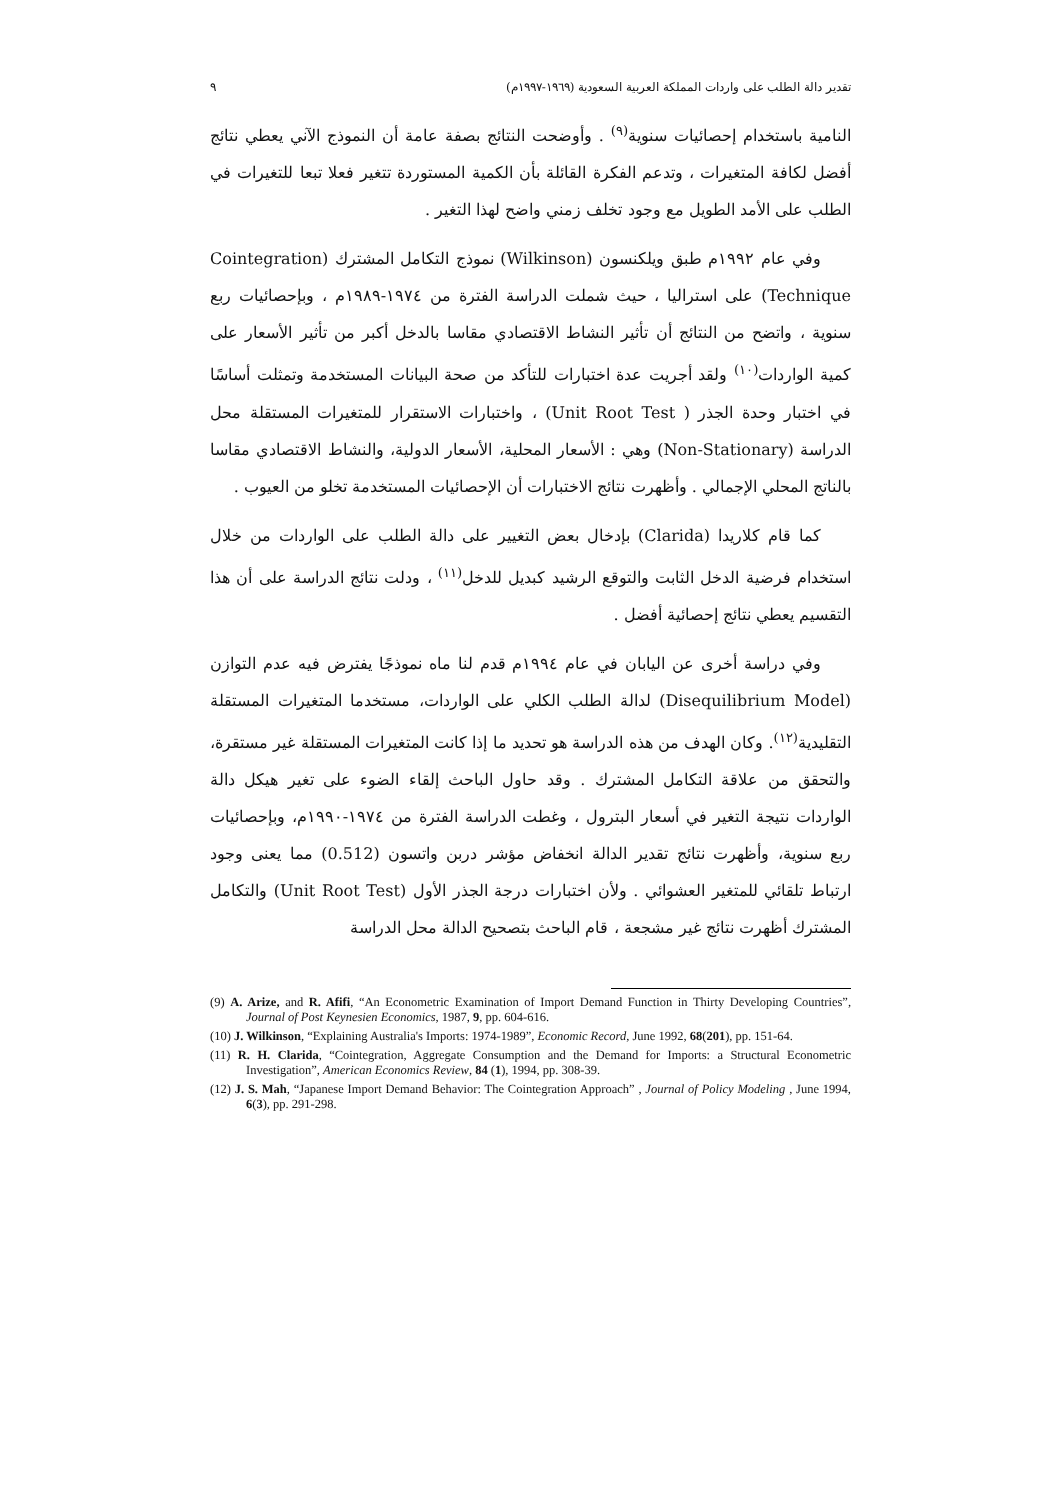تقدير دالة الطلب على واردات المملكة العربية السعودية (١٩٦٩-١٩٩٧م) ٩
النامية باستخدام إحصائيات سنوية<sup>(٩)</sup> . وأوضحت النتائج بصفة عامة أن النموذج الآني يعطي نتائج أفضل لكافة المتغيرات ، وتدعم الفكرة القائلة بأن الكمية المستوردة تتغير فعلا تبعا للتغيرات في الطلب على الأمد الطويل مع وجود تخلف زمني واضح لهذا التغير .
وفي عام ١٩٩٢م طبق ويلكنسون (Wilkinson) نموذج التكامل المشترك (Cointegration Technique) على استراليا ، حيث شملت الدراسة الفترة من ١٩٧٤-١٩٨٩م ، وبإحصائيات ربع سنوية ، واتضح من النتائج أن تأثير النشاط الاقتصادي مقاسا بالدخل أكبر من تأثير الأسعار على كمية الواردات<sup>(١٠)</sup> ولقد أجريت عدة اختبارات للتأكد من صحة البيانات المستخدمة وتمثلت أساسًا في اختبار وحدة الجذر ( Unit Root Test) ، واختبارات الاستقرار للمتغيرات المستقلة محل الدراسة (Non-Stationary) وهي : الأسعار المحلية، الأسعار الدولية، والنشاط الاقتصادي مقاسا بالناتج المحلي الإجمالي . وأظهرت نتائج الاختبارات أن الإحصائيات المستخدمة تخلو من العيوب .
كما قام كلاريدا (Clarida) بإدخال بعض التغيير على دالة الطلب على الواردات من خلال استخدام فرضية الدخل الثابت والتوقع الرشيد كبديل للدخل<sup>(١١)</sup> ، ودلت نتائج الدراسة على أن هذا التقسيم يعطي نتائج إحصائية أفضل .
وفي دراسة أخرى عن اليابان في عام ١٩٩٤م قدم لنا ماه نموذجًا يفترض فيه عدم التوازن (Disequilibrium Model) لدالة الطلب الكلي على الواردات، مستخدما المتغيرات المستقلة التقليدية<sup>(١٢)</sup>. وكان الهدف من هذه الدراسة هو تحديد ما إذا كانت المتغيرات المستقلة غير مستقرة، والتحقق من علاقة التكامل المشترك . وقد حاول الباحث إلقاء الضوء على تغير هيكل دالة الواردات نتيجة التغير في أسعار البترول ، وغطت الدراسة الفترة من ١٩٧٤-١٩٩٠م، وبإحصائيات ربع سنوية، وأظهرت نتائج تقدير الدالة انخفاض مؤشر دربن واتسون (0.512) مما يعنى وجود ارتباط تلقائي للمتغير العشوائي . ولأن اختبارات درجة الجذر الأول (Unit Root Test) والتكامل المشترك أظهرت نتائج غير مشجعة ، قام الباحث بتصحيح الدالة محل الدراسة
(9) A. Arize, and R. Afifi, “An Econometric Examination of Import Demand Function in Thirty Developing Countries”, Journal of Post Keynesien Economics, 1987, 9, pp. 604-616.
(10) J. Wilkinson, “Explaining Australia's Imports: 1974-1989”, Economic Record, June 1992, 68(201), pp. 151-64.
(11) R. H. Clarida, “Cointegration, Aggregate Consumption and the Demand for Imports: a Structural Econometric Investigation”, American Economics Review, 84 (1), 1994, pp. 308-39.
(12) J. S. Mah, “Japanese Import Demand Behavior: The Cointegration Approach” , Journal of Policy Modeling , June 1994, 6(3), pp. 291-298.